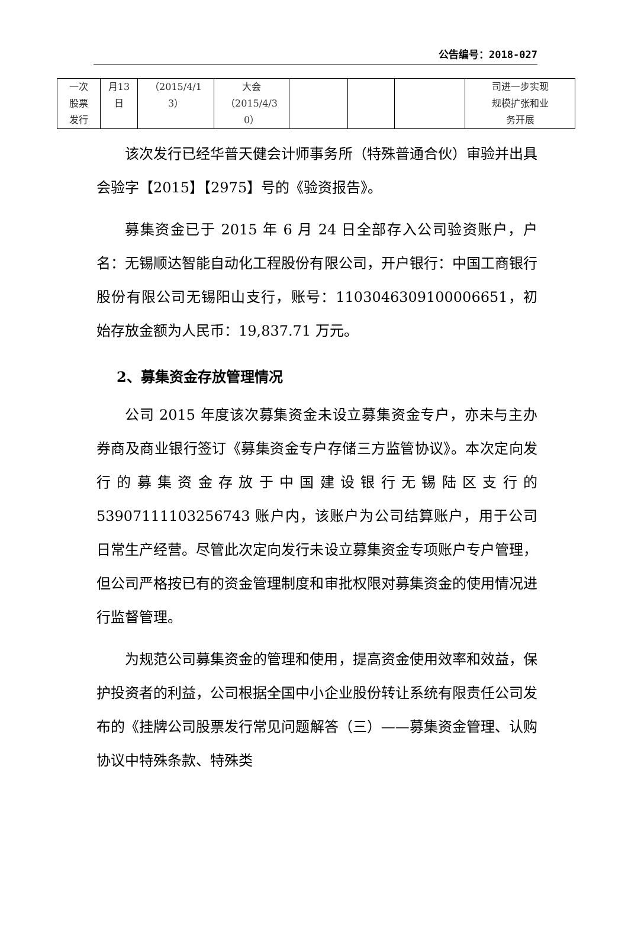公告编号：2018-027
| 一次 股票 发行 | 月13 日 | （2015/4/1 3） | 大会 （2015/4/3 0） | | | | 司进一步实现 规模扩张和业 务开展 |
该次发行已经华普天健会计师事务所（特殊普通合伙）审验并出具会验字【2015】【2975】号的《验资报告》。
募集资金已于 2015 年 6 月 24 日全部存入公司验资账户，户名：无锡顺达智能自动化工程股份有限公司，开户银行：中国工商银行股份有限公司无锡阳山支行，账号：1103046309100006651，初始存放金额为人民币：19,837.71 万元。
2、募集资金存放管理情况
公司 2015 年度该次募集资金未设立募集资金专户，亦未与主办券商及商业银行签订《募集资金专户存储三方监管协议》。本次定向发行的募集资金存放于中国建设银行无锡陆区支行的 53907111103256743 账户内，该账户为公司结算账户，用于公司日常生产经营。尽管此次定向发行未设立募集资金专项账户专户管理，但公司严格按已有的资金管理制度和审批权限对募集资金的使用情况进行监督管理。
为规范公司募集资金的管理和使用，提高资金使用效率和效益，保护投资者的利益，公司根据全国中小企业股份转让系统有限责任公司发布的《挂牌公司股票发行常见问题解答（三）——募集资金管理、认购协议中特殊条款、特殊类